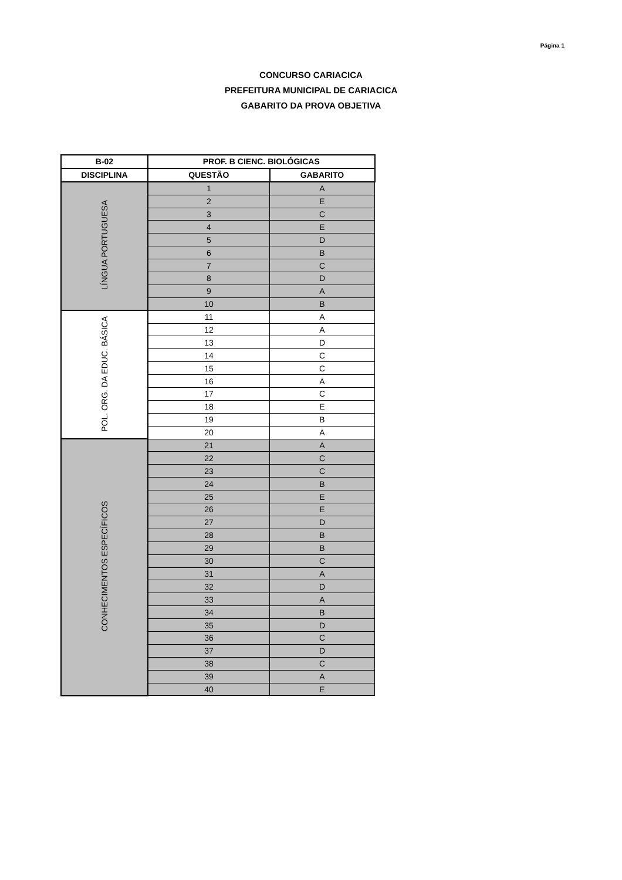Página 1
CONCURSO CARIACICA
PREFEITURA MUNICIPAL DE CARIACICA
GABARITO DA PROVA OBJETIVA
| B-02 | PROF. B CIENC. BIOLÓGICAS | |
| --- | --- | --- |
| DISCIPLINA | QUESTÃO | GABARITO |
| LÍNGUA PORTUGUESA | 1 | A |
| | 2 | E |
| | 3 | C |
| | 4 | E |
| | 5 | D |
| | 6 | B |
| | 7 | C |
| | 8 | D |
| | 9 | A |
| | 10 | B |
| POL. ORG. DA EDUC. BÁSICA | 11 | A |
| | 12 | A |
| | 13 | D |
| | 14 | C |
| | 15 | C |
| | 16 | A |
| | 17 | C |
| | 18 | E |
| | 19 | B |
| | 20 | A |
| CONHECIMENTOS ESPECÍFICOS | 21 | A |
| | 22 | C |
| | 23 | C |
| | 24 | B |
| | 25 | E |
| | 26 | E |
| | 27 | D |
| | 28 | B |
| | 29 | B |
| | 30 | C |
| | 31 | A |
| | 32 | D |
| | 33 | A |
| | 34 | B |
| | 35 | D |
| | 36 | C |
| | 37 | D |
| | 38 | C |
| | 39 | A |
| | 40 | E |